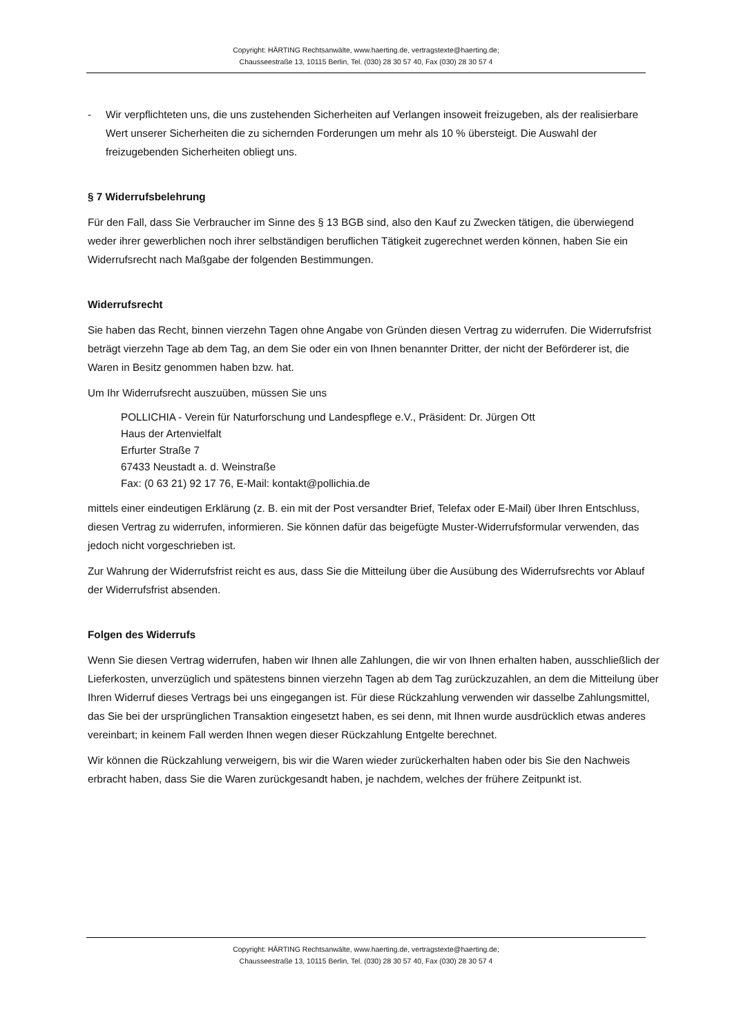Copyright: HÄRTING Rechtsanwälte, www.haerting.de, vertragstexte@haerting.de;
Chausseestraße 13, 10115 Berlin, Tel. (030) 28 30 57 40, Fax (030) 28 30 57 4
- Wir verpflichteten uns, die uns zustehenden Sicherheiten auf Verlangen insoweit freizugeben, als der realisierbare Wert unserer Sicherheiten die zu sichernden Forderungen um mehr als 10 % übersteigt. Die Auswahl der freizugebenden Sicherheiten obliegt uns.
§ 7 Widerrufsbelehrung
Für den Fall, dass Sie Verbraucher im Sinne des § 13 BGB sind, also den Kauf zu Zwecken tätigen, die überwiegend weder ihrer gewerblichen noch ihrer selbständigen beruflichen Tätigkeit zugerechnet werden können, haben Sie ein Widerrufsrecht nach Maßgabe der folgenden Bestimmungen.
Widerrufsrecht
Sie haben das Recht, binnen vierzehn Tagen ohne Angabe von Gründen diesen Vertrag zu widerrufen. Die Widerrufsfrist beträgt vierzehn Tage ab dem Tag, an dem Sie oder ein von Ihnen benannter Dritter, der nicht der Beförderer ist, die Waren in Besitz genommen haben bzw. hat.
Um Ihr Widerrufsrecht auszuüben, müssen Sie uns
POLLICHIA - Verein für Naturforschung und Landespflege e.V., Präsident: Dr. Jürgen Ott
Haus der Artenvielfalt
Erfurter Straße 7
67433 Neustadt a. d. Weinstraße
Fax: (0 63 21) 92 17 76, E-Mail: kontakt@pollichia.de
mittels einer eindeutigen Erklärung (z. B. ein mit der Post versandter Brief, Telefax oder E-Mail) über Ihren Entschluss, diesen Vertrag zu widerrufen, informieren. Sie können dafür das beigefügte Muster-Widerrufsformular verwenden, das jedoch nicht vorgeschrieben ist.
Zur Wahrung der Widerrufsfrist reicht es aus, dass Sie die Mitteilung über die Ausübung des Widerrufsrechts vor Ablauf der Widerrufsfrist absenden.
Folgen des Widerrufs
Wenn Sie diesen Vertrag widerrufen, haben wir Ihnen alle Zahlungen, die wir von Ihnen erhalten haben, ausschließlich der Lieferkosten, unverzüglich und spätestens binnen vierzehn Tagen ab dem Tag zurückzuzahlen, an dem die Mitteilung über Ihren Widerruf dieses Vertrags bei uns eingegangen ist. Für diese Rückzahlung verwenden wir dasselbe Zahlungsmittel, das Sie bei der ursprünglichen Transaktion eingesetzt haben, es sei denn, mit Ihnen wurde ausdrücklich etwas anderes vereinbart; in keinem Fall werden Ihnen wegen dieser Rückzahlung Entgelte berechnet.
Wir können die Rückzahlung verweigern, bis wir die Waren wieder zurückerhalten haben oder bis Sie den Nachweis erbracht haben, dass Sie die Waren zurückgesandt haben, je nachdem, welches der frühere Zeitpunkt ist.
Copyright: HÄRTING Rechtsanwälte, www.haerting.de, vertragstexte@haerting.de;
Chausseestraße 13, 10115 Berlin, Tel. (030) 28 30 57 40, Fax (030) 28 30 57 4